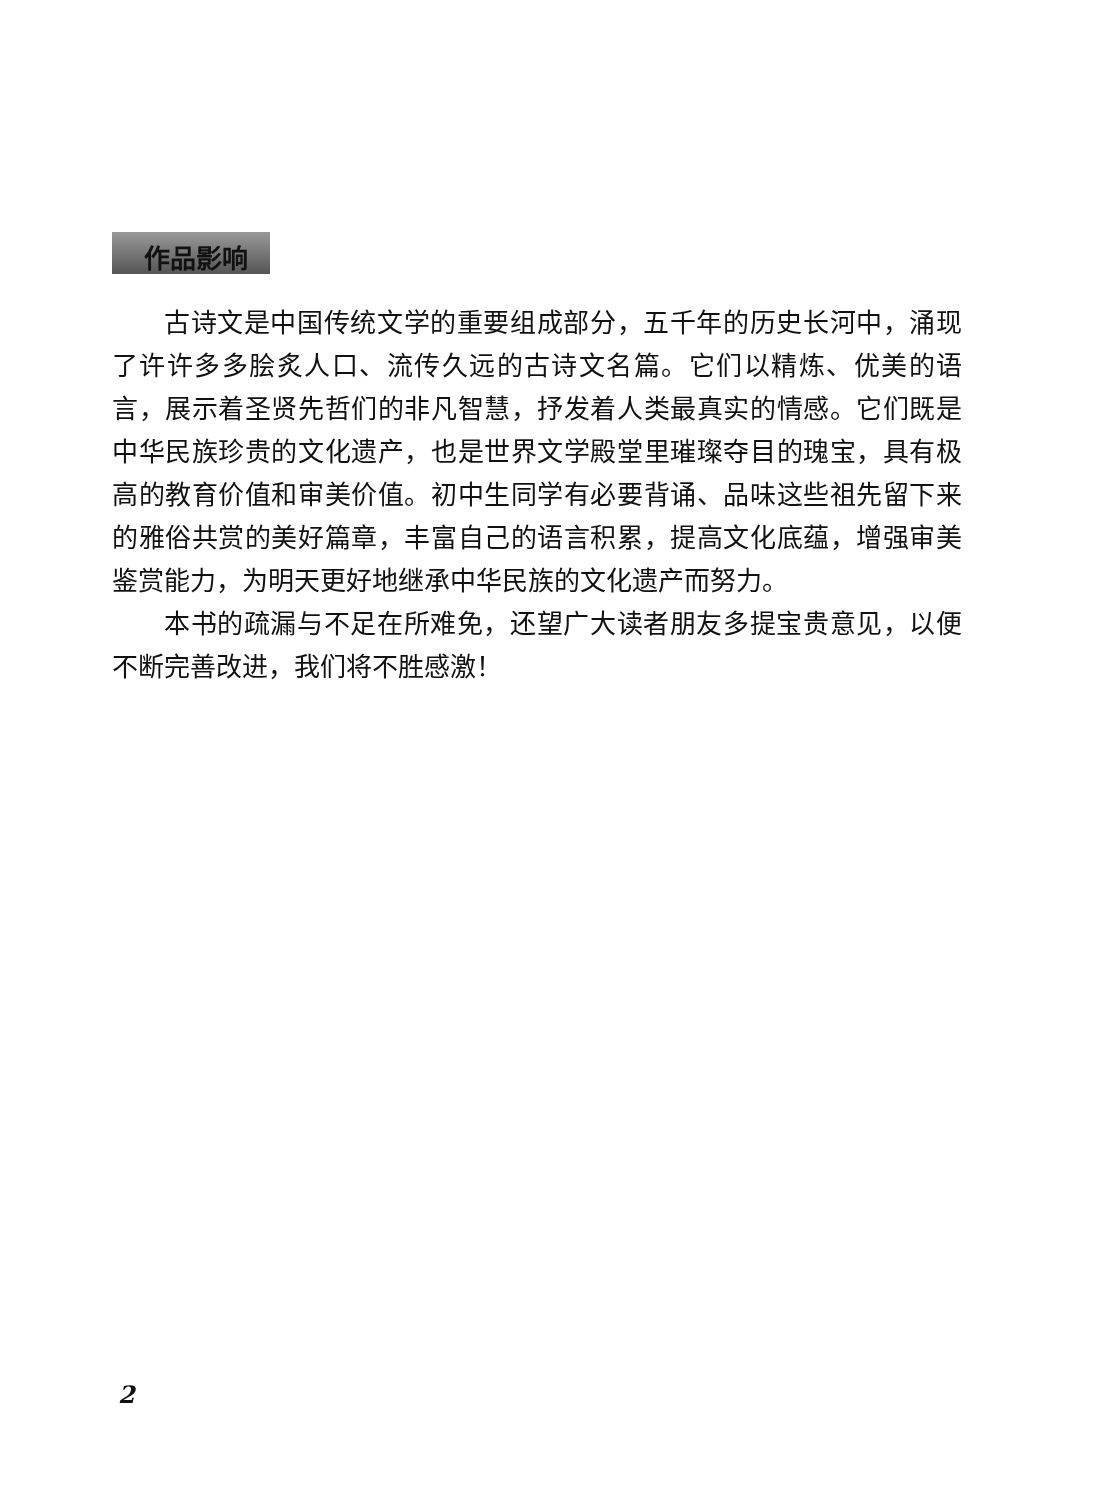作品影响
古诗文是中国传统文学的重要组成部分，五千年的历史长河中，涌现了许许多多脍炙人口、流传久远的古诗文名篇。它们以精炼、优美的语言，展示着圣贤先哲们的非凡智慧，抒发着人类最真实的情感。它们既是中华民族珍贵的文化遗产，也是世界文学殿堂里璀璨夺目的瑰宝，具有极高的教育价值和审美价值。初中生同学有必要背诵、品味这些祖先留下来的雅俗共赏的美好篇章，丰富自己的语言积累，提高文化底蕴，增强审美鉴赏能力，为明天更好地继承中华民族的文化遗产而努力。
本书的疏漏与不足在所难免，还望广大读者朋友多提宝贵意见，以便不断完善改进，我们将不胜感激！
2